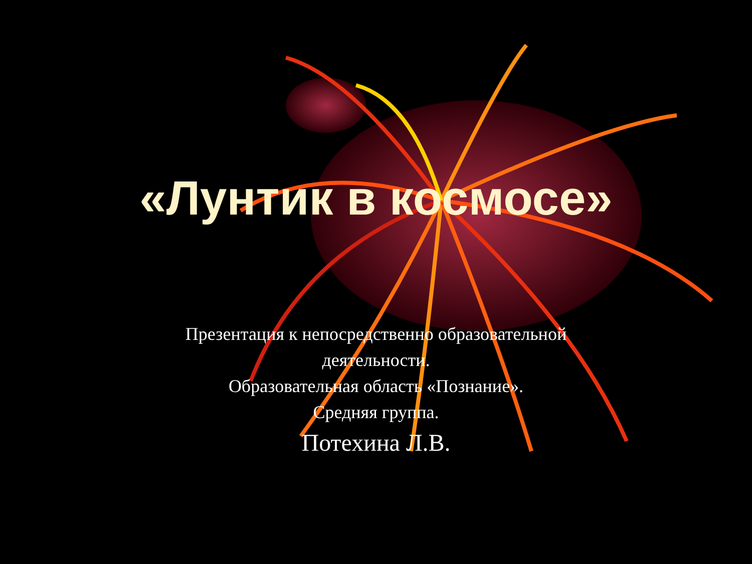«Лунтик в космосе»
Презентация к непосредственно образовательной
деятельности.
Образовательная область «Познание».
Средняя группа.
Потехина Л.В.